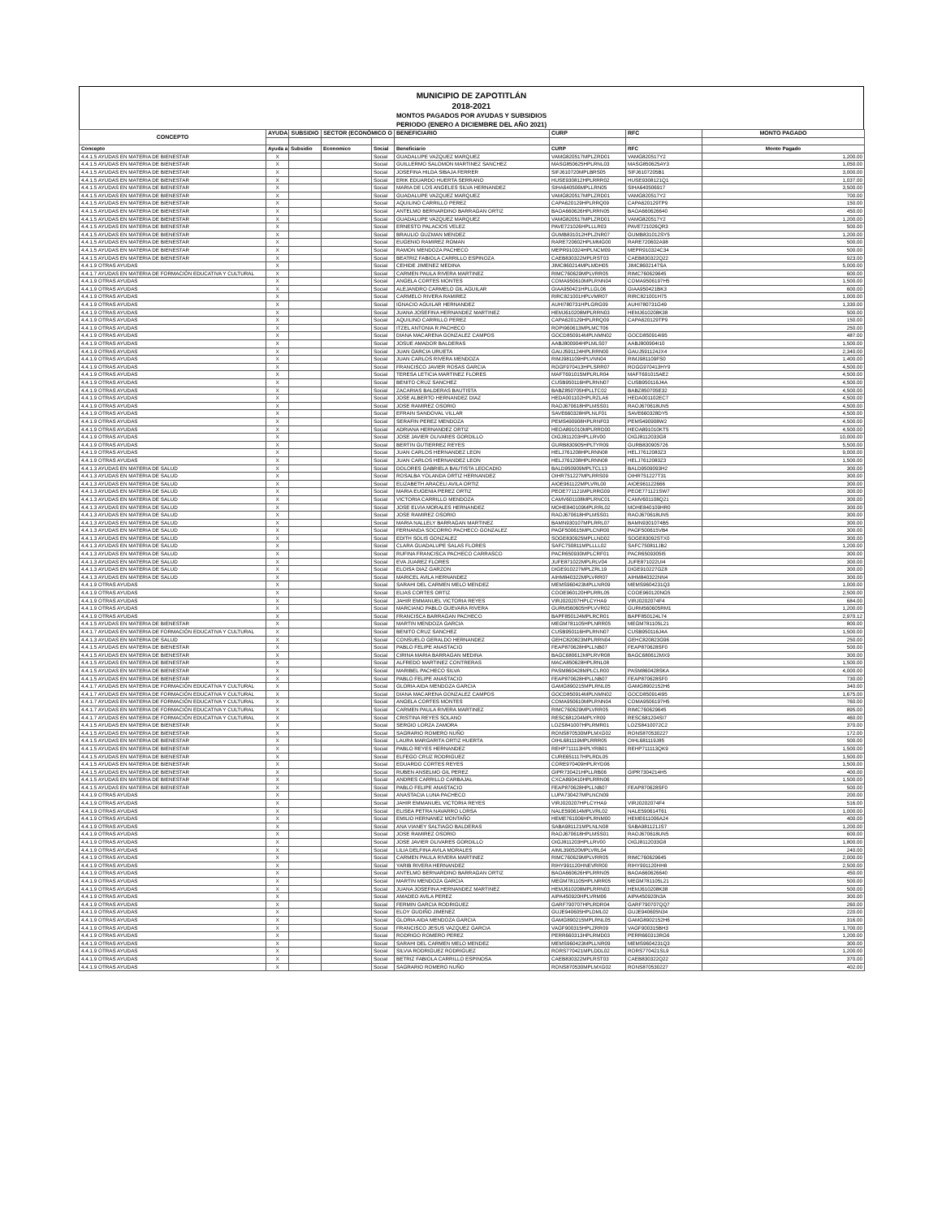MUNICIPIO DE ZAPOTITLÁN
2018-2021
MONTOS PAGADOS POR AYUDAS Y SUBSIDIOS
PERIODO (ENERO A DICIEMBRE DEL AÑO 2021)
| CONCEPTO | AYUDA | SUBSIDIO | SECTOR (ECONÓMICO O | | BENEFICIARIO | CURP | RFC | MONTO PAGADO |
| --- | --- | --- | --- | --- | --- | --- | --- | --- |
| Concepto | Ayuda a | Subsidio | Economico | Social | Beneficiario | CURP | RFC | Monto Pagado |
| 4.4.1.5 AYUDAS EN MATERIA DE BIENESTAR | X | | | Social | GUADALUPE VAZQUEZ MARQUEZ | VAMG820517MPLZRD01 | VAMG820517Y2 | 1,200.00 |
| 4.4.1.5 AYUDAS EN MATERIA DE BIENESTAR | X | | | Social | GUILLERMO SALOMON MARTINEZ SANCHEZ | MASG850625HPLRNL03 | MASG850625AY3 | 1,050.00 |
| 4.4.1.5 AYUDAS EN MATERIA DE BIENESTAR | X | | | Social | JOSEFINA HILDA SIBAJA FERRER | SIFJ610720MPLBRS05 | SIFJ6107205B1 | 3,000.00 |
| 4.4.1.5 AYUDAS EN MATERIA DE BIENESTAR | X | | | Social | ERIK EDUARDO HUERTA SERRANO | HUSE930812HPLRRR02 | HUSE9308121Q1 | 1,037.00 |
| 4.4.1.5 AYUDAS EN MATERIA DE BIENESTAR | X | | | Social | MARIA DE LOS ANGELES SILVA HERNANDEZ | SIHA640506MPLLRN05 | SIHA640506917 | 3,500.00 |
| 4.4.1.5 AYUDAS EN MATERIA DE BIENESTAR | X | | | Social | GUADALUPE VAZQUEZ MARQUEZ | VAMG820517MPLZRD01 | VAMG820517Y2 | 700.00 |
| 4.4.1.5 AYUDAS EN MATERIA DE BIENESTAR | X | | | Social | AQUILINO CARRILLO PEREZ | CAPA620129HPLRRQ09 | CAPA620129TP9 | 150.00 |
| 4.4.1.5 AYUDAS EN MATERIA DE BIENESTAR | X | | | Social | ANTELMO BERNARDINO BARRAGAN ORTIZ | BAOA660626HPLRRN05 | BAOA660626640 | 450.00 |
| 4.4.1.5 AYUDAS EN MATERIA DE BIENESTAR | X | | | Social | GUADALUPE VAZQUEZ MARQUEZ | VAMG820517MPLZRD01 | VAMG820517Y2 | 1,200.00 |
| 4.4.1.5 AYUDAS EN MATERIA DE BIENESTAR | X | | | Social | ERNESTO PALACIOS VELEZ | PAVE721026HPLLLR03 | PAVE721026QR3 | 500.00 |
| 4.4.1.5 AYUDAS EN MATERIA DE BIENESTAR | X | | | Social | BRAULIO GUZMAN MENDEZ | GUMB831012HPLZNR07 | GUMB831012SY5 | 1,200.00 |
| 4.4.1.5 AYUDAS EN MATERIA DE BIENESTAR | X | | | Social | EUGENIO RAMIREZ ROMAN | RARE720602HPLMMG00 | RARE720602A98 | 500.00 |
| 4.4.1.5 AYUDAS EN MATERIA DE BIENESTAR | X | | | Social | RAMON MENDOZA PACHECO | MEPR910324HPLNCM09 | MEPR910324C34 | 500.00 |
| 4.4.1.5 AYUDAS EN MATERIA DE BIENESTAR | X | | | Social | BEATRIZ FABIOLA CARRILLO ESPINOZA | CAEB830322MPLRST03 | CAEB830322Q22 | 923.00 |
| 4.4.1.9 OTRAS AYUDAS | X | | | Social | CEHIDE JIMENEZ MEDINA | JIMC860214MPLMDH05 | JIMC8602147SA | 5,000.00 |
| 4.4.1.7 AYUDAS EN MATERIA DE FORMACIÓN EDUCATIVA Y CULTURAL | X | | | Social | CARMEN PAULA RIVERA MARTINEZ | RIMC760629MPLVRR05 | RIMC760629645 | 600.00 |
| 4.4.1.9 OTRAS AYUDAS | X | | | Social | ANGELA CORTES MONTES | COMA950610MPLRNN04 | COMA9506197H5 | 1,500.00 |
| 4.4.1.9 OTRAS AYUDAS | X | | | Social | ALEJANDRO CARMELO GIL AGUILAR | GIAA950421HPLLGL06 | GIAA950421BK3 | 600.00 |
| 4.4.1.9 OTRAS AYUDAS | X | | | Social | CARMELO RIVERA RAMIREZ | RIRC821001HPLVMR07 | RIRC821001H75 | 1,000.00 |
| 4.4.1.9 OTRAS AYUDAS | X | | | Social | IGNACIO AGUILAR HERNANDEZ | AUHI780731HPLGRG09 | AUHI780731G49 | 1,330.00 |
| 4.4.1.9 OTRAS AYUDAS | X | | | Social | JUANA JOSEFINA HERNANDEZ MARTINEZ | HEMJ610208MPLRRN03 | HEMJ610208K38 | 500.00 |
| 4.4.1.9 OTRAS AYUDAS | X | | | Social | AQUILINO CARRILLO PEREZ | CAPA620129HPLRRQ09 | CAPA620129TP9 | 150.00 |
| 4.4.1.9 OTRAS AYUDAS | X | | | Social | ITZEL ANTONIA R.PACHECO | ROPI960613MPLMCT06 | | 250.00 |
| 4.4.1.9 OTRAS AYUDAS | X | | | Social | DIANA MACARENA GONZALEZ CAMPOS | GOCD850914MPLNMN02 | GOCD850914I95 | 487.00 |
| 4.4.1.9 OTRAS AYUDAS | X | | | Social | JOSUE AMADOR BALDERAS | AABJ800904HPLMLS07 | AABJ800904I10 | 1,500.00 |
| 4.4.1.9 OTRAS AYUDAS | X | | | Social | JUAN GARCIA URUETA | GAUJ591124HPLRRN00 | GAUJ591124JX4 | 2,340.00 |
| 4.4.1.9 OTRAS AYUDAS | X | | | Social | JUAN CARLOS RIVERA MENDOZA | RIMJ981109HPLVNN04 | RIMJ981109FS0 | 1,400.00 |
| 4.4.1.9 OTRAS AYUDAS | X | | | Social | FRANCISCO JAVIER ROSAS GARCIA | ROGF970413HPLSRR07 | ROGG970413HY9 | 4,500.00 |
| 4.4.1.9 OTRAS AYUDAS | X | | | Social | TERESA LETICIA MARTINEZ FLORES | MAFT691015MPLRLR04 | MAFT691015AE2 | 4,500.00 |
| 4.4.1.9 OTRAS AYUDAS | X | | | Social | BENITO CRUZ SANCHEZ | CUSB950116HPLRNN07 | CUSB950116J4A | 4,500.00 |
| 4.4.1.9 OTRAS AYUDAS | X | | | Social | ZACARIAS BALDERAS BAUTISTA | BABZ850705HPLLTC02 | BABZ850705E32 | 4,500.00 |
| 4.4.1.9 OTRAS AYUDAS | X | | | Social | JOSE ALBERTO HERNANDEZ DIAZ | HEDA001102HPLRZLA6 | HEDA001102EC7 | 4,500.00 |
| 4.4.1.9 OTRAS AYUDAS | X | | | Social | JOSE RAMIREZ OSORIO | RAOJ670618HPLMSS01 | RAOJ670618UN5 | 4,500.00 |
| 4.4.1.9 OTRAS AYUDAS | X | | | Social | EFRAIN SANDOVAL VILLAR | SAVE660328HPLNLF01 | SAVE660328DY5 | 4,500.00 |
| 4.4.1.9 OTRAS AYUDAS | X | | | Social | SERAFIN PEREZ MENDOZA | PEMS490908HPLRNF03 | PEMS490908W2 | 4,500.00 |
| 4.4.1.9 OTRAS AYUDAS | X | | | Social | ADRIANA HERNANDEZ ORTIZ | HEOA891010MPLRRD00 | HEOA891010KT5 | 4,500.00 |
| 4.4.1.9 OTRAS AYUDAS | X | | | Social | JOSE JAVIER OLIVARES GORDILLO | OIGJ811203HPLLRV00 | OIGJ8112033G8 | 10,000.00 |
| 4.4.1.9 OTRAS AYUDAS | X | | | Social | BERTIN GUTIERREZ REYES | GURB830905HPLTYR09 | GURB830905726 | 5,500.00 |
| 4.4.1.9 OTRAS AYUDAS | X | | | Social | JUAN CARLOS HERNANDEZ LEON | HELJ761208HPLRNN08 | HELJ7612083Z3 | 9,000.00 |
| 4.4.1.9 OTRAS AYUDAS | X | | | Social | JUAN CARLOS HERNANDEZ LEON | HELJ761208HPLRNN08 | HELJ7612083Z3 | 1,500.00 |
| 4.4.1.3 AYUDAS EN MATERIA DE SALUD | X | | | Social | DOLORES GABRIELA BAUTISTA LEOCADIO | BALD950909MPLTCL13 | BALD9509093H2 | 300.00 |
| 4.4.1.3 AYUDAS EN MATERIA DE SALUD | X | | | Social | ROSALBA YOLANDA ORTIZ HERNANDEZ | OIHR751227MPLRRS09 | OIHR751227T31 | 300.00 |
| 4.4.1.3 AYUDAS EN MATERIA DE SALUD | X | | | Social | ELIZABETH ARACELI AVILA ORTIZ | AIOE961122MPLVRL00 | AIOE961122666 | 300.00 |
| 4.4.1.3 AYUDAS EN MATERIA DE SALUD | X | | | Social | MARIA EUGENIA PEREZ ORTIZ | PEOE771121MPLRRG09 | PEOE771121SW7 | 300.00 |
| 4.4.1.3 AYUDAS EN MATERIA DE SALUD | X | | | Social | VICTORIA CARRILLO MENDOZA | CAMV601108MPLRNC01 | CAMV601108Q21 | 300.00 |
| 4.4.1.3 AYUDAS EN MATERIA DE SALUD | X | | | Social | JOSE ELVIA MORALES HERNANDEZ | MOHE840109MPLRRL02 | MOHE840109HR0 | 300.00 |
| 4.4.1.3 AYUDAS EN MATERIA DE SALUD | X | | | Social | JOSE RAMIREZ OSORIO | RAOJ670618HPLMSS01 | RAOJ670618UN5 | 300.00 |
| 4.4.1.3 AYUDAS EN MATERIA DE SALUD | X | | | Social | MARIA NALLELY BARRAGAN MARTINEZ | BAMN930107MPLRRL07 | BAMN9301074B5 | 300.00 |
| 4.4.1.3 AYUDAS EN MATERIA DE SALUD | X | | | Social | FERNANDA SOCORRO PACHECO GONZALEZ | PAGF500615MPLCNR00 | PAGF500615VB4 | 300.00 |
| 4.4.1.3 AYUDAS EN MATERIA DE SALUD | X | | | Social | EDITH SOLIS GONZALEZ | SOGE830925MPLLND02 | SOGE83092STX0 | 300.00 |
| 4.4.1.3 AYUDAS EN MATERIA DE SALUD | X | | | Social | CLARA GUADALUPE SALAS FLORES | SAFC750811MPLLLL02 | SAFC750811JB2 | 1,200.00 |
| 4.4.1.3 AYUDAS EN MATERIA DE SALUD | X | | | Social | RUFINA FRANCISCA PACHECO CARRASCO | PACR650930MPLCRF01 | PACR6509305I5 | 300.00 |
| 4.4.1.3 AYUDAS EN MATERIA DE SALUD | X | | | Social | EVA JUAREZ FLORES | JUFE871022MPLRLV04 | JUFE871022UI4 | 300.00 |
| 4.4.1.3 AYUDAS EN MATERIA DE SALUD | X | | | Social | ELOISA DIAZ GARZON | DIGE910227MPLZRL19 | DIGE910227GZ8 | 300.00 |
| 4.4.1.3 AYUDAS EN MATERIA DE SALUD | X | | | Social | MARICEL AVILA HERNANDEZ | AIHM840322MPLVRR07 | AIHM840322NN4 | 300.00 |
| 4.4.1.9 OTRAS AYUDAS | X | | | Social | SARAHI DEL CARMEN MELO MENDEZ | MEMS960423MPLLNR09 | MEMS9604231Q3 | 1,000.00 |
| 4.4.1.9 OTRAS AYUDAS | X | | | Social | ELIAS CORTES ORTIZ | COOE960120HPLRRL05 | COOE960120NG5 | 2,500.00 |
| 4.4.1.9 OTRAS AYUDAS | X | | | Social | JAHIR EMMANUEL VICTORIA REYES | VIRJ020207HPLCYHA9 | VIRJ0202074F4 | 684.00 |
| 4.4.1.9 OTRAS AYUDAS | X | | | Social | MARCIANO PABLO GUEVARA RIVERA | GURM560605HPLVVR02 | GURM560605RM1 | 1,200.00 |
| 4.4.1.9 OTRAS AYUDAS | X | | | Social | FRANCISCA BARRAGAN PACHECO | BAPF850124MPLRCR01 | BAPF850124L74 | 2,970.12 |
| 4.4.1.5 AYUDAS EN MATERIA DE BIENESTAR | X | | | Social | MARTIN MENDOZA GARCIA | MEGM781105HPLNRR05 | MEGM781105L21 | 800.00 |
| 4.4.1.7 AYUDAS EN MATERIA DE FORMACIÓN EDUCATIVA Y CULTURAL | X | | | Social | BENITO CRUZ SANCHEZ | CUSB950116HPLRNN07 | CUSB950116J4A | 1,500.00 |
| 4.4.1.3 AYUDAS EN MATERIA DE SALUD | X | | | Social | CONSUELO GERALDO HERNANDEZ | GEHC820823MPLRRN04 | GEHC820823G96 | 250.00 |
| 4.4.1.5 AYUDAS EN MATERIA DE BIENESTAR | X | | | Social | PABLO FELIPE ANASTACIO | FEAP870628HPLLNB07 | FEAP870628SF0 | 500.00 |
| 4.4.1.5 AYUDAS EN MATERIA DE BIENESTAR | X | | | Social | CIRINA MARIA BARRAGAN MEDINA | BAGC680612MPLRVR08 | BAGC680612MX9 | 300.00 |
| 4.4.1.5 AYUDAS EN MATERIA DE BIENESTAR | X | | | Social | ALFREDO MARTINEZ CONTRERAS | MACA850628HPLRNL08 | | 1,500.00 |
| 4.4.1.5 AYUDAS EN MATERIA DE BIENESTAR | X | | | Social | MARIBEL PACHECO SILVA | PASM860428MPLCLR00 | PASM860428SKA | 4,000.00 |
| 4.4.1.5 AYUDAS EN MATERIA DE BIENESTAR | X | | | Social | PABLO FELIPE ANASTACIO | FEAP870628HPLLNB07 | FEAP870628SF0 | 730.00 |
| 4.4.1.7 AYUDAS EN MATERIA DE FORMACIÓN EDUCATIVA Y CULTURAL | X | | | Social | GLORIA AIDA MENDOZA GARCIA | GAMG890215MPLRNL05 | GAMG8902152H6 | 340.00 |
| 4.4.1.7 AYUDAS EN MATERIA DE FORMACIÓN EDUCATIVA Y CULTURAL | X | | | Social | DIANA MACARENA GONZALEZ CAMPOS | GOCD850914MPLNMN02 | GOCD850914I95 | 1,675.00 |
| 4.4.1.7 AYUDAS EN MATERIA DE FORMACIÓN EDUCATIVA Y CULTURAL | X | | | Social | ANGELA CORTES MONTES | COMA950610MPLRNN04 | COMA9506197H5 | 760.00 |
| 4.4.1.7 AYUDAS EN MATERIA DE FORMACIÓN EDUCATIVA Y CULTURAL | X | | | Social | CARMEN PAULA RIVERA MARTINEZ | RIMC760629MPLVRR05 | RIMC760629645 | 895.00 |
| 4.4.1.7 AYUDAS EN MATERIA DE FORMACIÓN EDUCATIVA Y CULTURAL | X | | | Social | CRISTINA REYES SOLANO | RESC681204MPLYR09 | RESC681204SI7 | 460.00 |
| 4.4.1.5 AYUDAS EN MATERIA DE BIENESTAR | X | | | Social | SERGIO LORZA ZAMORA | LOZS841007HPLRMR01 | LOZS8410072C2 | 370.00 |
| 4.4.1.5 AYUDAS EN MATERIA DE BIENESTAR | X | | | Social | SAGRARIO ROMERO NUÑO | RONS870530MPLMXG02 | RONS870530227 | 172.00 |
| 4.4.1.5 AYUDAS EN MATERIA DE BIENESTAR | X | | | Social | LAURA MARGARITA ORTIZ HUERTA | OIHL681119MPLRRR05 | OIHL681119J85 | 500.00 |
| 4.4.1.5 AYUDAS EN MATERIA DE BIENESTAR | X | | | Social | PABLO REYES HERNANDEZ | REHP711113HPLYRB01 | REHP711113QK9 | 1,500.00 |
| 4.4.1.5 AYUDAS EN MATERIA DE BIENESTAR | X | | | Social | ELFEGO CRUZ RODRIGUEZ | CURE651117HPLRDL05 | | 1,500.00 |
| 4.4.1.5 AYUDAS EN MATERIA DE BIENESTAR | X | | | Social | EDUARDO CORTES REYES | CORE970409HPLRYD06 | | 1,500.00 |
| 4.4.1.5 AYUDAS EN MATERIA DE BIENESTAR | X | | | Social | RUBEN ANSELMO GIL PEREZ | GIPR730421HPLLRB06 | GIPR7304214H5 | 400.00 |
| 4.4.1.5 AYUDAS EN MATERIA DE BIENESTAR | X | | | Social | ANDRES CARRILLO CARBAJAL | CXCA890410HPLRRN06 | | 1,500.00 |
| 4.4.1.5 AYUDAS EN MATERIA DE BIENESTAR | X | | | Social | PABLO FELIPE ANASTACIO | FEAP870628HPLLNB07 | FEAP870628SF0 | 500.00 |
| 4.4.1.9 OTRAS AYUDAS | X | | | Social | ANASTACIA LUNA PACHECO | LUPA730427MPLNCN09 | | 200.00 |
| 4.4.1.9 OTRAS AYUDAS | X | | | Social | JAHIR EMMANUEL VICTORIA REYES | VIRJ020207HPLCYHA9 | VIRJ0202074F4 | 516.00 |
| 4.4.1.9 OTRAS AYUDAS | X | | | Social | ELISEA PETRA NAVARRO LORSA | NALE590614MPLVRL02 | NALE590614T61 | 1,000.00 |
| 4.4.1.9 OTRAS AYUDAS | X | | | Social | EMILIO HERNANEZ MONTAÑO | HEME761006HPLRNM00 | HEME611006A24 | 400.00 |
| 4.4.1.9 OTRAS AYUDAS | X | | | Social | ANA VIANEY SALTIAGO BALDERAS | SABA981121MPLNLN08 | SABA981121JS7 | 1,200.00 |
| 4.4.1.9 OTRAS AYUDAS | X | | | Social | JOSE RAMIREZ OSORIO | RAOJ670618HPLMSS01 | RAOJ670618UN5 | 600.00 |
| 4.4.1.9 OTRAS AYUDAS | X | | | Social | JOSE JAVIER OLIVARES GORDILLO | OIGJ811203HPLLRV00 | OIGJ8112033G8 | 1,800.00 |
| 4.4.1.9 OTRAS AYUDAS | X | | | Social | LILIA DELFINA AVILA MORALES | AIML390520MPLVRL04 | | 240.00 |
| 4.4.1.9 OTRAS AYUDAS | X | | | Social | CARMEN PAULA RIVERA MARTINEZ | RIMC760629MPLVRR05 | RIMC760629645 | 2,000.00 |
| 4.4.1.9 OTRAS AYUDAS | X | | | Social | YARIB RIVERA HERNANDEZ | RIHY991120HNEVRR00 | RIHY991120HH8 | 2,500.00 |
| 4.4.1.9 OTRAS AYUDAS | X | | | Social | ANTELMO BERNARDINO BARRAGAN ORTIZ | BAOA660626HPLRRN05 | BAOA660626640 | 450.00 |
| 4.4.1.9 OTRAS AYUDAS | X | | | Social | MARTIN MENDOZA GARCIA | MEGM781105HPLNRR05 | MEGM781105L21 | 500.00 |
| 4.4.1.9 OTRAS AYUDAS | X | | | Social | JUANA JOSEFINA HERNANDEZ MARTINEZ | HEMJ610208MPLRRN03 | HEMJ610208K38 | 500.00 |
| 4.4.1.9 OTRAS AYUDAS | X | | | Social | AMADEO AVILA PEREZ | AIPA450920HPLVRM06 | AIPA450920N3A | 300.00 |
| 4.4.1.9 OTRAS AYUDAS | X | | | Social | FERMIN GARCIA RODRIGUEZ | GARF790707HPLRDR04 | GARF790707QQ7 | 260.00 |
| 4.4.1.9 OTRAS AYUDAS | X | | | Social | ELOY GUDIÑO JIMENEZ | GUJE940605HPLDML02 | GUJE940605N34 | 220.00 |
| 4.4.1.9 OTRAS AYUDAS | X | | | Social | GLORIA AIDA MENDOZA GARCIA | GAMG890215MPLRNL05 | GAMG8902152H6 | 316.00 |
| 4.4.1.9 OTRAS AYUDAS | X | | | Social | FRANCISCO JESUS VAZQUEZ GARCIA | VAGF900315HPLZRR09 | VAGF900315BH3 | 1,700.00 |
| 4.4.1.9 OTRAS AYUDAS | X | | | Social | RODRIGO ROMERO PEREZ | PERR660313HPLRMD03 | PERR660313RG6 | 1,200.00 |
| 4.4.1.9 OTRAS AYUDAS | X | | | Social | SARAHI DEL CARMEN MELO MENDEZ | MEMS960423MPLLNR09 | MEMS9604231Q3 | 300.00 |
| 4.4.1.9 OTRAS AYUDAS | X | | | Social | SILVIA RODRIGUEZ RODRIGUEZ | RORS770421MPLDDL02 | RORS770421SL9 | 1,200.00 |
| 4.4.1.9 OTRAS AYUDAS | X | | | Social | BETRIZ FABIOLA CARRILLO ESPINOSA | CAEB830322MPLRST03 | CAEB830322Q22 | 370.00 |
| 4.4.1.9 OTRAS AYUDAS | X | | | Social | SAGRARIO ROMERO NUÑO | RONS870530MPLMXG02 | RONS870530227 | 402.00 |